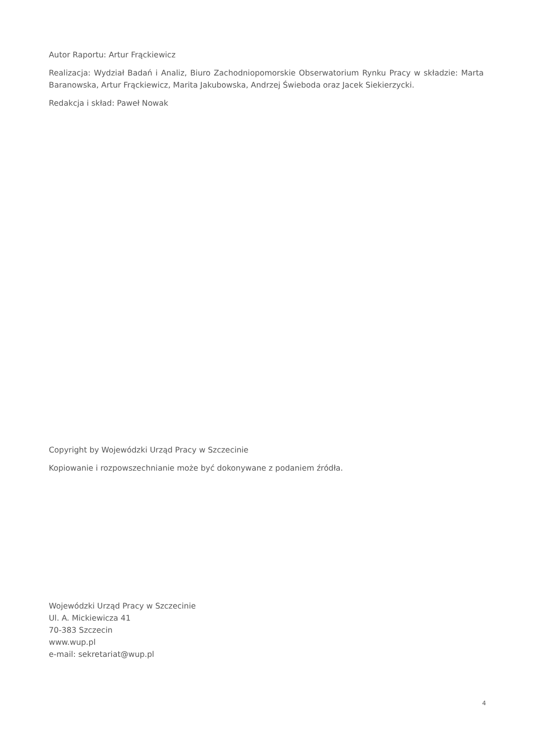Autor Raportu: Artur Frąckiewicz
Realizacja: Wydział Badań i Analiz, Biuro Zachodniopomorskie Obserwatorium Rynku Pracy w składzie: Marta Baranowska, Artur Frąckiewicz, Marita Jakubowska, Andrzej Świeboda oraz Jacek Siekierzycki.
Redakcja i skład: Paweł Nowak
Copyright by Wojewódzki Urząd Pracy w Szczecinie
Kopiowanie i rozpowszechnianie może być dokonywane z podaniem źródła.
Wojewódzki Urząd Pracy w Szczecinie
Ul. A. Mickiewicza 41
70-383 Szczecin
www.wup.pl
e-mail: sekretariat@wup.pl
4